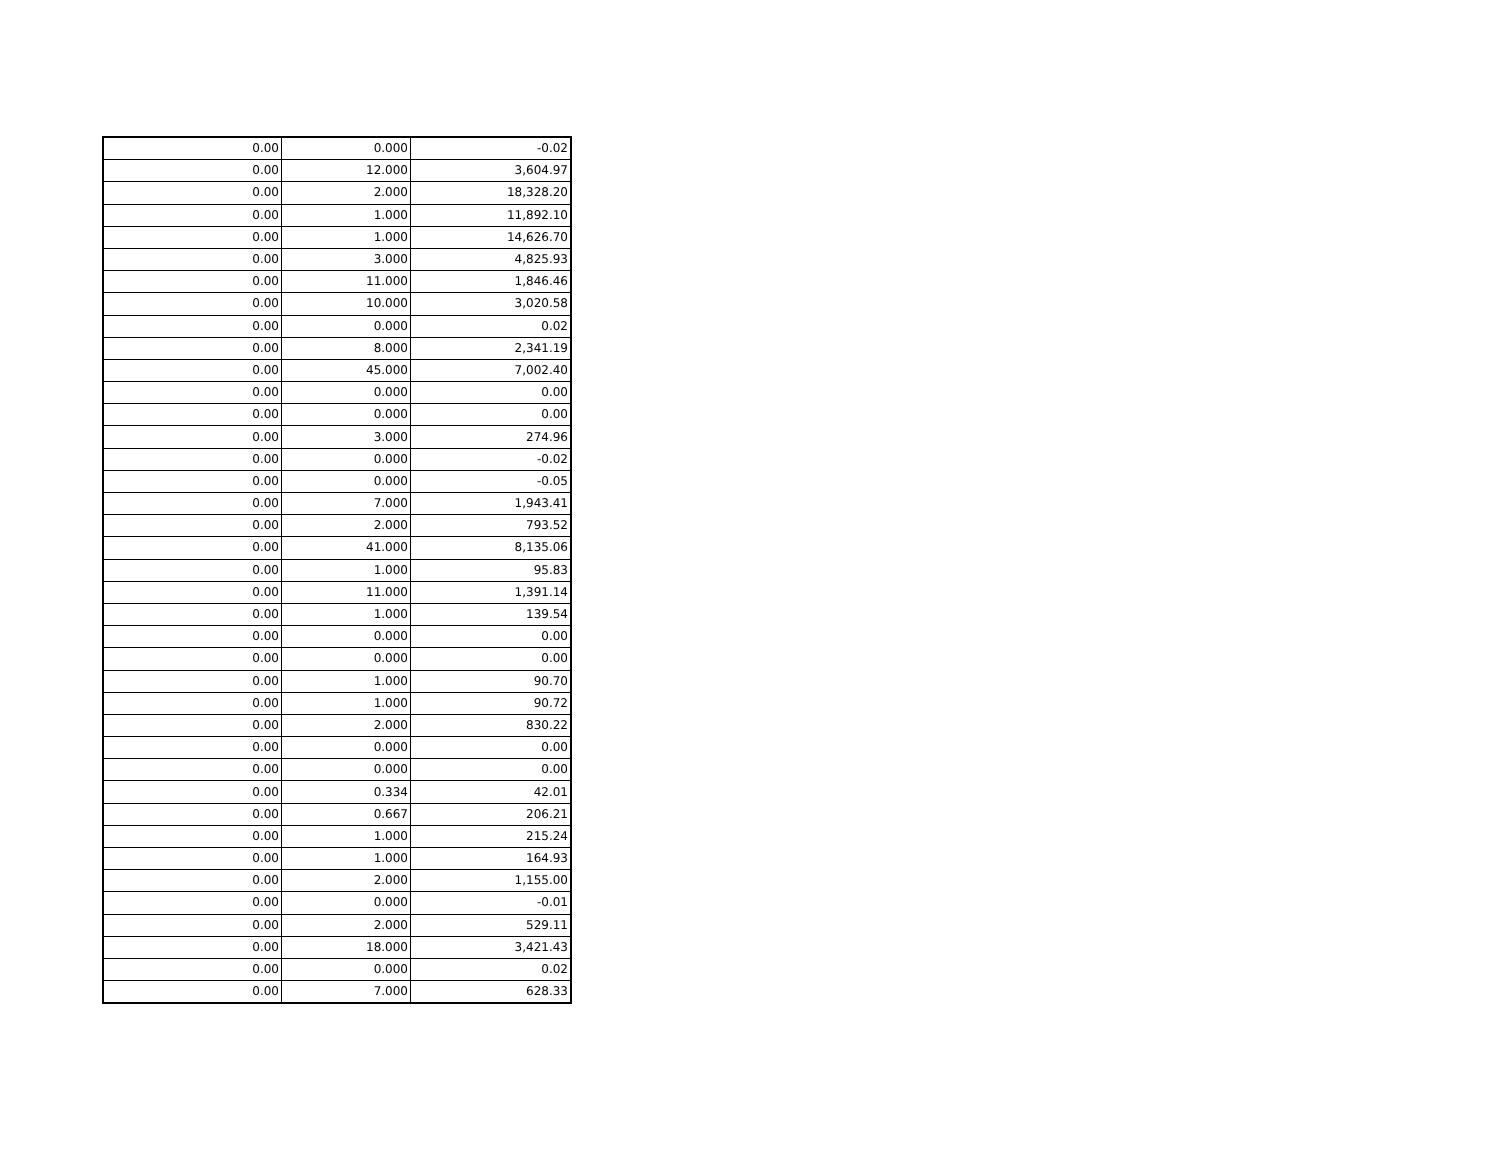| 0.00 | 0.000 | -0.02 |
| 0.00 | 12.000 | 3,604.97 |
| 0.00 | 2.000 | 18,328.20 |
| 0.00 | 1.000 | 11,892.10 |
| 0.00 | 1.000 | 14,626.70 |
| 0.00 | 3.000 | 4,825.93 |
| 0.00 | 11.000 | 1,846.46 |
| 0.00 | 10.000 | 3,020.58 |
| 0.00 | 0.000 | 0.02 |
| 0.00 | 8.000 | 2,341.19 |
| 0.00 | 45.000 | 7,002.40 |
| 0.00 | 0.000 | 0.00 |
| 0.00 | 0.000 | 0.00 |
| 0.00 | 3.000 | 274.96 |
| 0.00 | 0.000 | -0.02 |
| 0.00 | 0.000 | -0.05 |
| 0.00 | 7.000 | 1,943.41 |
| 0.00 | 2.000 | 793.52 |
| 0.00 | 41.000 | 8,135.06 |
| 0.00 | 1.000 | 95.83 |
| 0.00 | 11.000 | 1,391.14 |
| 0.00 | 1.000 | 139.54 |
| 0.00 | 0.000 | 0.00 |
| 0.00 | 0.000 | 0.00 |
| 0.00 | 1.000 | 90.70 |
| 0.00 | 1.000 | 90.72 |
| 0.00 | 2.000 | 830.22 |
| 0.00 | 0.000 | 0.00 |
| 0.00 | 0.000 | 0.00 |
| 0.00 | 0.334 | 42.01 |
| 0.00 | 0.667 | 206.21 |
| 0.00 | 1.000 | 215.24 |
| 0.00 | 1.000 | 164.93 |
| 0.00 | 2.000 | 1,155.00 |
| 0.00 | 0.000 | -0.01 |
| 0.00 | 2.000 | 529.11 |
| 0.00 | 18.000 | 3,421.43 |
| 0.00 | 0.000 | 0.02 |
| 0.00 | 7.000 | 628.33 |